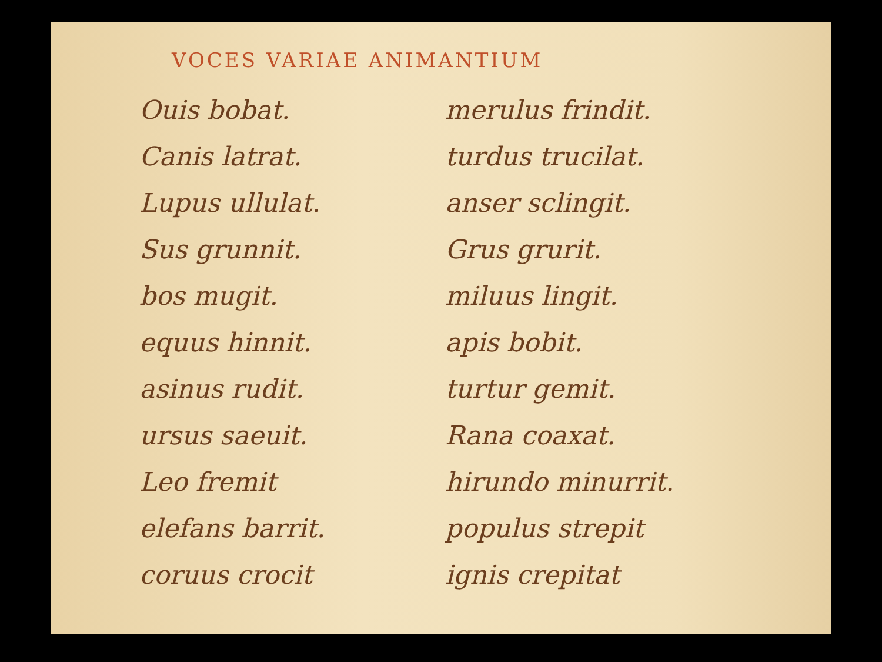VOCES VARIAE ANIMANTIUM
Ouis bobat.
Canis latrat.
Lupus ullulat.
Sus grunnit.
bos mugit.
equus hinnit.
asinus rudit.
ursus saeuit.
Leo fremit
elefans barrit.
coruus crocit
merulus frindit.
turdus trucilat.
anser sclingit.
Grus grurit.
miluus lingit.
apis bobit.
turtur gemit.
Rana coaxat.
hirundo minurrit.
populus strepit
ignis crepitat